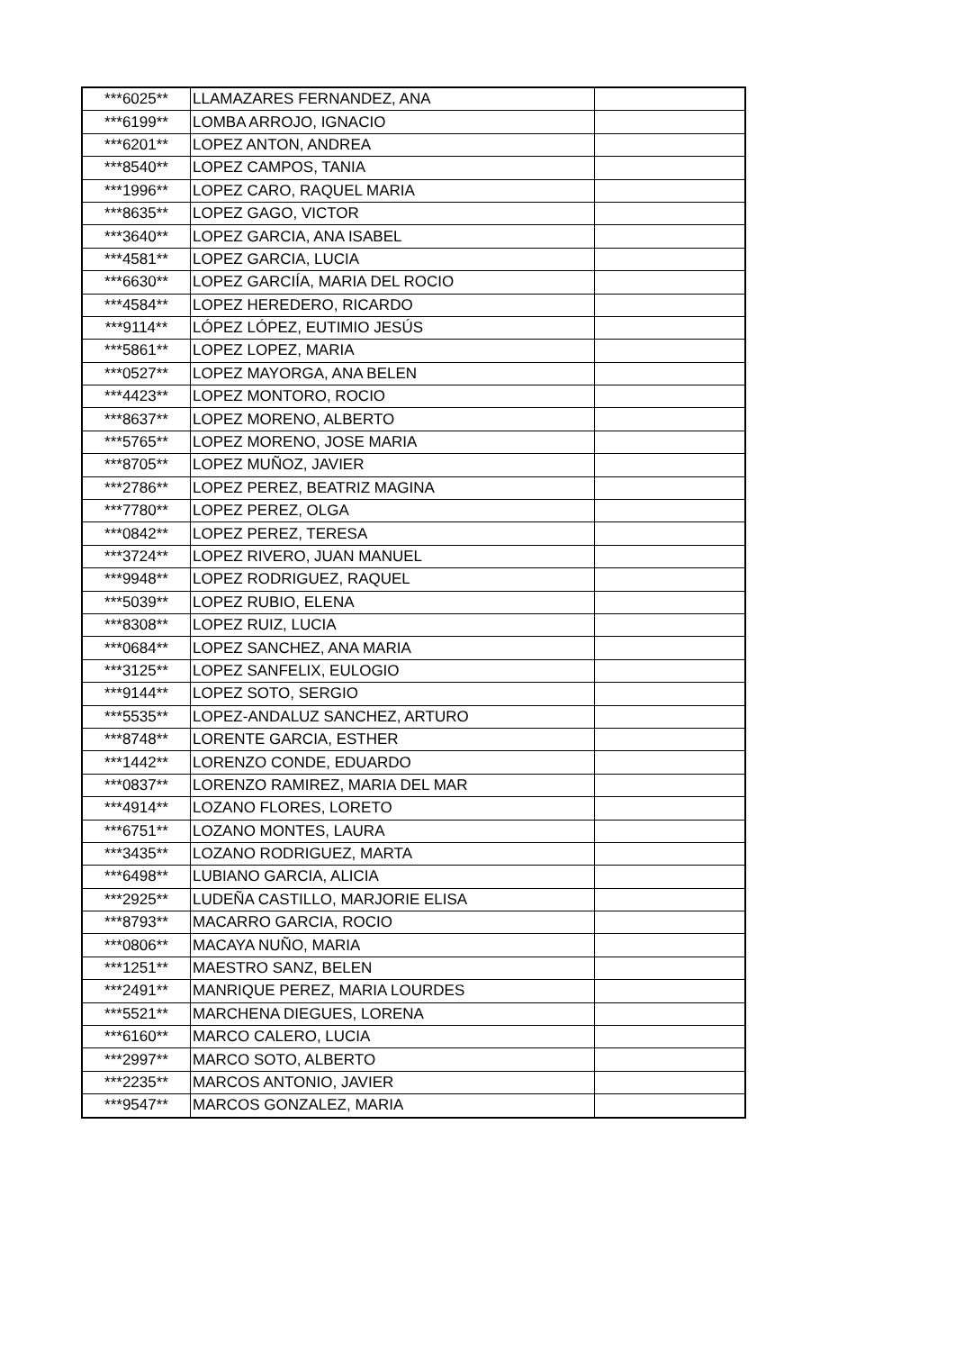| ***6025** | LLAMAZARES FERNANDEZ, ANA | |
| ***6199** | LOMBA ARROJO, IGNACIO | |
| ***6201** | LOPEZ ANTON, ANDREA | |
| ***8540** | LOPEZ CAMPOS, TANIA | |
| ***1996** | LOPEZ CARO, RAQUEL MARIA | |
| ***8635** | LOPEZ GAGO, VICTOR | |
| ***3640** | LOPEZ GARCIA, ANA ISABEL | |
| ***4581** | LOPEZ GARCIA, LUCIA | |
| ***6630** | LOPEZ GARCIÍA, MARIA DEL ROCIO | |
| ***4584** | LOPEZ HEREDERO, RICARDO | |
| ***9114** | LÓPEZ LÓPEZ, EUTIMIO JESÚS | |
| ***5861** | LOPEZ LOPEZ, MARIA | |
| ***0527** | LOPEZ MAYORGA, ANA BELEN | |
| ***4423** | LOPEZ MONTORO, ROCIO | |
| ***8637** | LOPEZ MORENO, ALBERTO | |
| ***5765** | LOPEZ MORENO, JOSE MARIA | |
| ***8705** | LOPEZ MUÑOZ, JAVIER | |
| ***2786** | LOPEZ PEREZ, BEATRIZ MAGINA | |
| ***7780** | LOPEZ PEREZ, OLGA | |
| ***0842** | LOPEZ PEREZ, TERESA | |
| ***3724** | LOPEZ RIVERO, JUAN MANUEL | |
| ***9948** | LOPEZ RODRIGUEZ, RAQUEL | |
| ***5039** | LOPEZ RUBIO, ELENA | |
| ***8308** | LOPEZ RUIZ, LUCIA | |
| ***0684** | LOPEZ SANCHEZ, ANA MARIA | |
| ***3125** | LOPEZ SANFELIX, EULOGIO | |
| ***9144** | LOPEZ SOTO, SERGIO | |
| ***5535** | LOPEZ-ANDALUZ SANCHEZ, ARTURO | |
| ***8748** | LORENTE GARCIA, ESTHER | |
| ***1442** | LORENZO CONDE, EDUARDO | |
| ***0837** | LORENZO RAMIREZ, MARIA DEL MAR | |
| ***4914** | LOZANO FLORES, LORETO | |
| ***6751** | LOZANO MONTES, LAURA | |
| ***3435** | LOZANO RODRIGUEZ, MARTA | |
| ***6498** | LUBIANO GARCIA, ALICIA | |
| ***2925** | LUDEÑA CASTILLO, MARJORIE ELISA | |
| ***8793** | MACARRO GARCIA, ROCIO | |
| ***0806** | MACAYA NUÑO, MARIA | |
| ***1251** | MAESTRO SANZ, BELEN | |
| ***2491** | MANRIQUE PEREZ, MARIA LOURDES | |
| ***5521** | MARCHENA DIEGUES, LORENA | |
| ***6160** | MARCO CALERO, LUCIA | |
| ***2997** | MARCO SOTO, ALBERTO | |
| ***2235** | MARCOS ANTONIO, JAVIER | |
| ***9547** | MARCOS GONZALEZ, MARIA | |